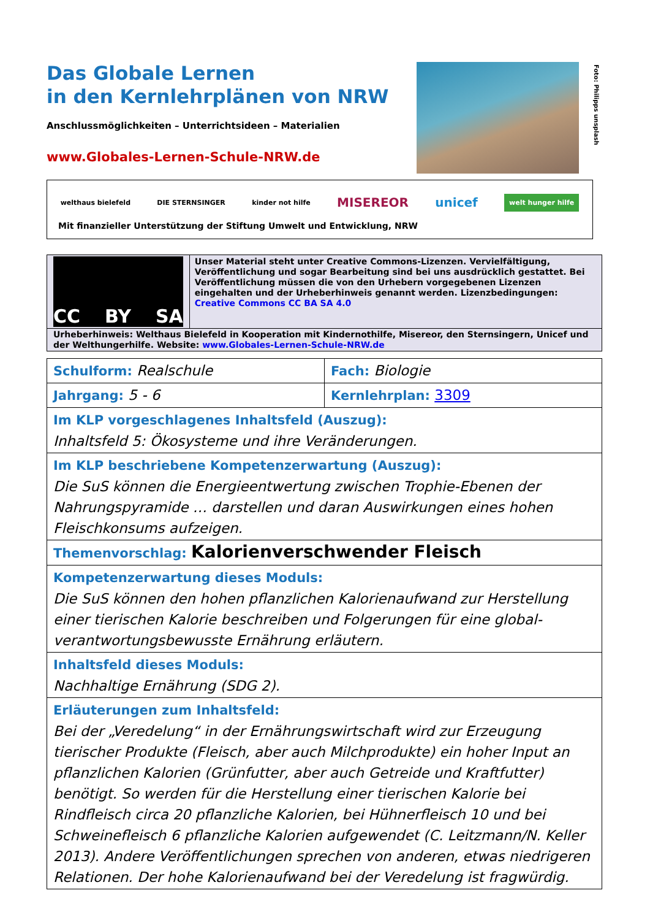Das Globale Lernen
in den Kernlehrplänen von NRW
Anschlussmöglichkeiten – Unterrichtsideen – Materialien
www.Globales-Lernen-Schule-NRW.de
Foto: Philipps unsplash
welthaus bielefeld DIE STERNSINGER kinder not hilfe MISEREOR unicef welt hunger hilfe
Mit finanzieller Unterstützung der Stiftung Umwelt und Entwicklung, NRW
CC BY SA
Unser Material steht unter Creative Commons-Lizenzen. Vervielfältigung, Veröffentlichung und sogar Bearbeitung sind bei uns ausdrücklich gestattet. Bei Veröffentlichung müssen die von den Urhebern vorgegebenen Lizenzen eingehalten und der Urheberhinweis genannt werden. Lizenzbedingungen: Creative Commons CC BA SA 4.0
Urheberhinweis: Welthaus Bielefeld in Kooperation mit Kindernothilfe, Misereor, den Sternsingern, Unicef und der Welthungerhilfe. Website: www.Globales-Lernen-Schule-NRW.de
| Schulform: Realschule | Fach: Biologie |
| Jahrgang: 5 - 6 | Kernlehrplan: 3309 |
| Im KLP vorgeschlagenes Inhaltsfeld (Auszug): Inhaltsfeld 5: Ökosysteme und ihre Veränderungen. | |
| Im KLP beschriebene Kompetenzerwartung (Auszug): Die SuS können die Energieentwertung zwischen Trophie-Ebenen der Nahrungspyramide … darstellen und daran Auswirkungen eines hohen Fleischkonsums aufzeigen. | |
| Themenvorschlag: Kalorienverschwender Fleisch | |
| Kompetenzerwartung dieses Moduls: Die SuS können den hohen pflanzlichen Kalorienaufwand zur Herstellung einer tierischen Kalorie beschreiben und Folgerungen für eine global-verantwortungsbewusste Ernährung erläutern. | |
| Inhaltsfeld dieses Moduls: Nachhaltige Ernährung (SDG 2). | |
| Erläuterungen zum Inhaltsfeld: Bei der „Veredelung“ in der Ernährungswirtschaft wird zur Erzeugung tierischer Produkte (Fleisch, aber auch Milchprodukte) ein hoher Input an pflanzlichen Kalorien (Grünfutter, aber auch Getreide und Kraftfutter) benötigt. So werden für die Herstellung einer tierischen Kalorie bei Rindfleisch circa 20 pflanzliche Kalorien, bei Hühnerfleisch 10 und bei Schweinefleisch 6 pflanzliche Kalorien aufgewendet (C. Leitzmann/N. Keller 2013). Andere Veröffentlichungen sprechen von anderen, etwas niedrigeren Relationen. Der hohe Kalorienaufwand bei der Veredelung ist fragwürdig. | |